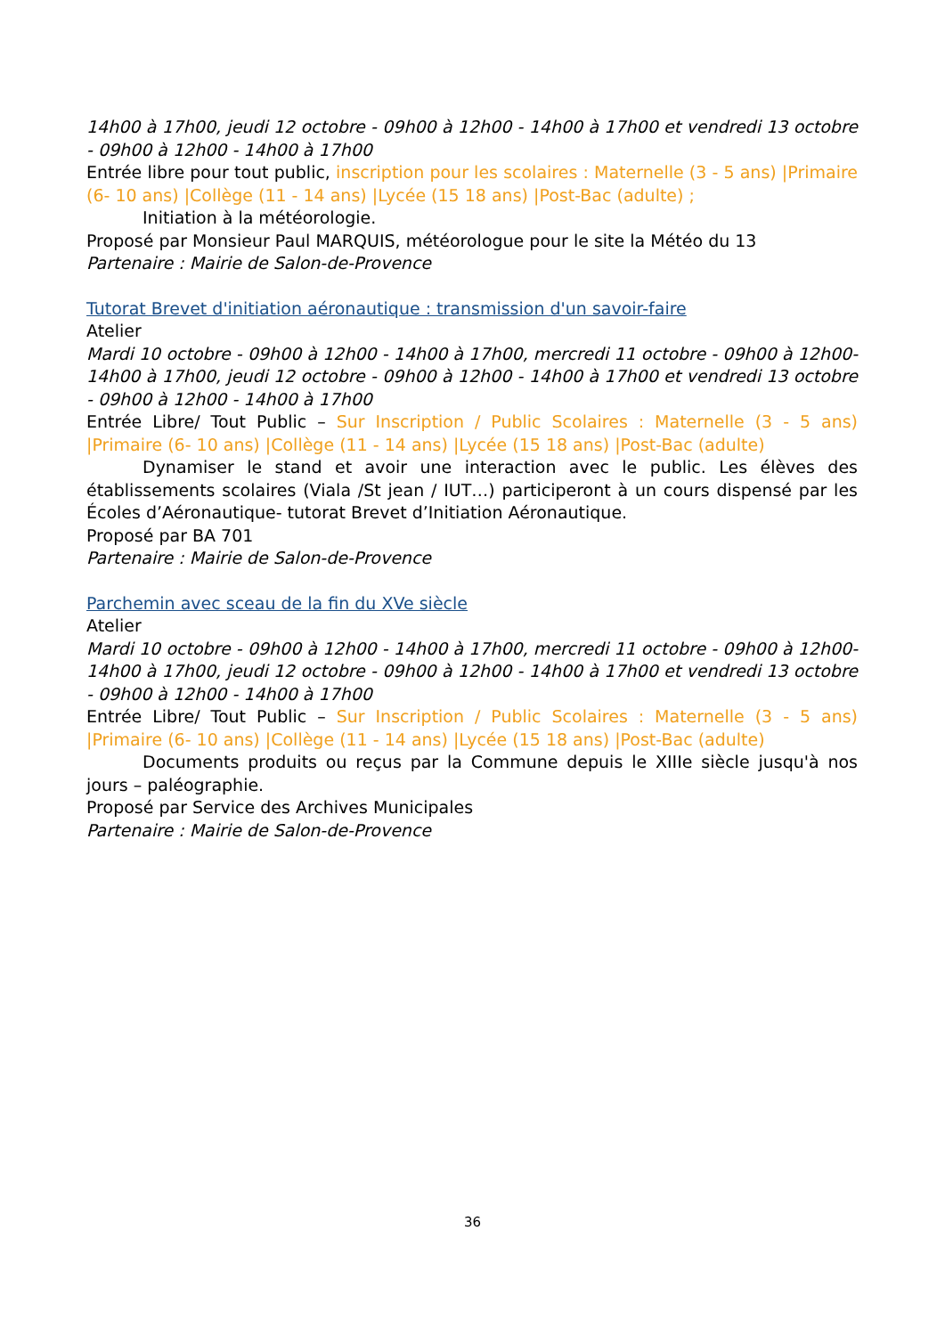14h00 à 17h00, jeudi 12 octobre - 09h00 à 12h00 - 14h00 à 17h00 et vendredi 13 octobre - 09h00 à 12h00 - 14h00 à 17h00
Entrée libre pour tout public, inscription pour les scolaires : Maternelle (3 - 5 ans) |Primaire (6- 10 ans) |Collège (11 - 14 ans) |Lycée (15 18 ans) |Post-Bac (adulte) ;
Initiation à la météorologie.
Proposé par Monsieur Paul MARQUIS, météorologue pour le site la Météo du 13
Partenaire : Mairie de Salon-de-Provence
Tutorat Brevet d'initiation aéronautique : transmission d'un savoir-faire
Atelier
Mardi 10 octobre - 09h00 à 12h00 - 14h00 à 17h00, mercredi 11 octobre - 09h00 à 12h00-14h00 à 17h00, jeudi 12 octobre - 09h00 à 12h00 - 14h00 à 17h00 et vendredi 13 octobre - 09h00 à 12h00 - 14h00 à 17h00
Entrée Libre/ Tout Public – Sur Inscription / Public Scolaires : Maternelle (3 - 5 ans) |Primaire (6- 10 ans) |Collège (11 - 14 ans) |Lycée (15 18 ans) |Post-Bac (adulte)
Dynamiser le stand et avoir une interaction avec le public. Les élèves des établissements scolaires (Viala /St jean / IUT…) participeront à un cours dispensé par les Écoles d’Aéronautique- tutorat Brevet d’Initiation Aéronautique.
Proposé par BA 701
Partenaire : Mairie de Salon-de-Provence
Parchemin avec sceau de la fin du XVe siècle
Atelier
Mardi 10 octobre - 09h00 à 12h00 - 14h00 à 17h00, mercredi 11 octobre - 09h00 à 12h00-14h00 à 17h00, jeudi 12 octobre - 09h00 à 12h00 - 14h00 à 17h00 et vendredi 13 octobre - 09h00 à 12h00 - 14h00 à 17h00
Entrée Libre/ Tout Public – Sur Inscription / Public Scolaires : Maternelle (3 - 5 ans) |Primaire (6- 10 ans) |Collège (11 - 14 ans) |Lycée (15 18 ans) |Post-Bac (adulte)
Documents produits ou reçus par la Commune depuis le XIIIe siècle jusqu'à nos jours – paléographie.
Proposé par Service des Archives Municipales
Partenaire : Mairie de Salon-de-Provence
36